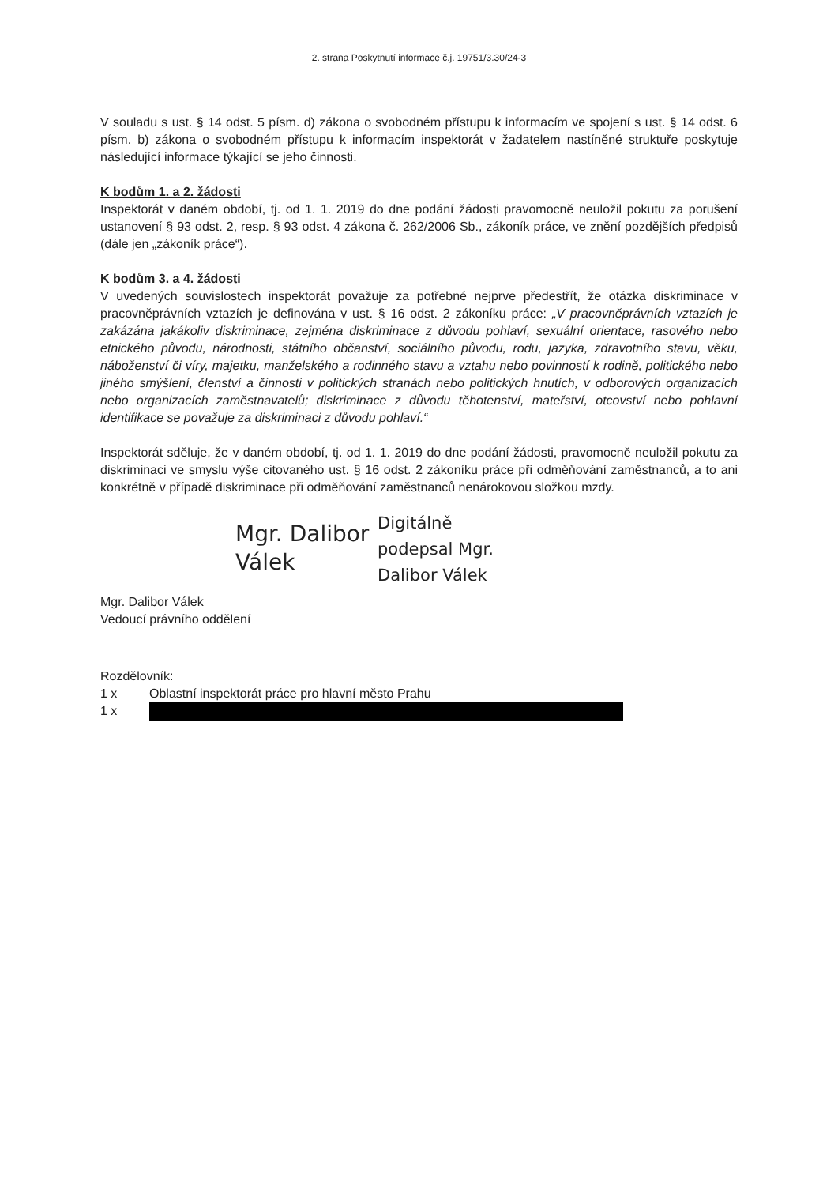2. strana Poskytnutí informace č.j. 19751/3.30/24-3
V souladu s ust. § 14 odst. 5 písm. d) zákona o svobodném přístupu k informacím ve spojení s ust. § 14 odst. 6 písm. b) zákona o svobodném přístupu k informacím inspektorát v žadatelem nastíněné struktuře poskytuje následující informace týkající se jeho činnosti.
K bodům 1. a 2. žádosti
Inspektorát v daném období, tj. od 1. 1. 2019 do dne podání žádosti pravomocně neuložil pokutu za porušení ustanovení § 93 odst. 2, resp. § 93 odst. 4 zákona č. 262/2006 Sb., zákoník práce, ve znění pozdějších předpisů (dále jen „zákoník práce“).
K bodům 3. a 4. žádosti
V uvedených souvislostech inspektorát považuje za potřebné nejprve předestřít, že otázka diskriminace v pracovněprávních vztazích je definována v ust. § 16 odst. 2 zákoníku práce: „V pracovněprávních vztazích je zakázána jakákoliv diskriminace, zejména diskriminace z důvodu pohlaví, sexuální orientace, rasového nebo etnického původu, národnosti, státního občanství, sociálního původu, rodu, jazyka, zdravotního stavu, věku, náboženství či víry, majetku, manželského a rodinného stavu a vztahu nebo povinností k rodině, politického nebo jiného smýšlení, členství a činnosti v politických stranách nebo politických hnutích, v odborových organizacích nebo organizacích zaměstnavatelů; diskriminace z důvodu těhotenství, mateřství, otcovství nebo pohlavní identifikace se považuje za diskriminaci z důvodu pohlaví.“
Inspektorát sděluje, že v daném období, tj. od 1. 1. 2019 do dne podání žádosti, pravomocně neuložil pokutu za diskriminaci ve smyslu výše citovaného ust. § 16 odst. 2 zákoníku práce při odměňování zaměstnanců, a to ani konkrétně v případě diskriminace při odměňování zaměstnanců nenárokovou složkou mzdy.
Mgr. Dalibor Válek
Digitálně
podepsal Mgr.
Dalibor Válek
Mgr. Dalibor Válek
Vedoucí právního oddělení
Rozdělovník:
1 x Oblastní inspektorát práce pro hlavní město Prahu
1 x